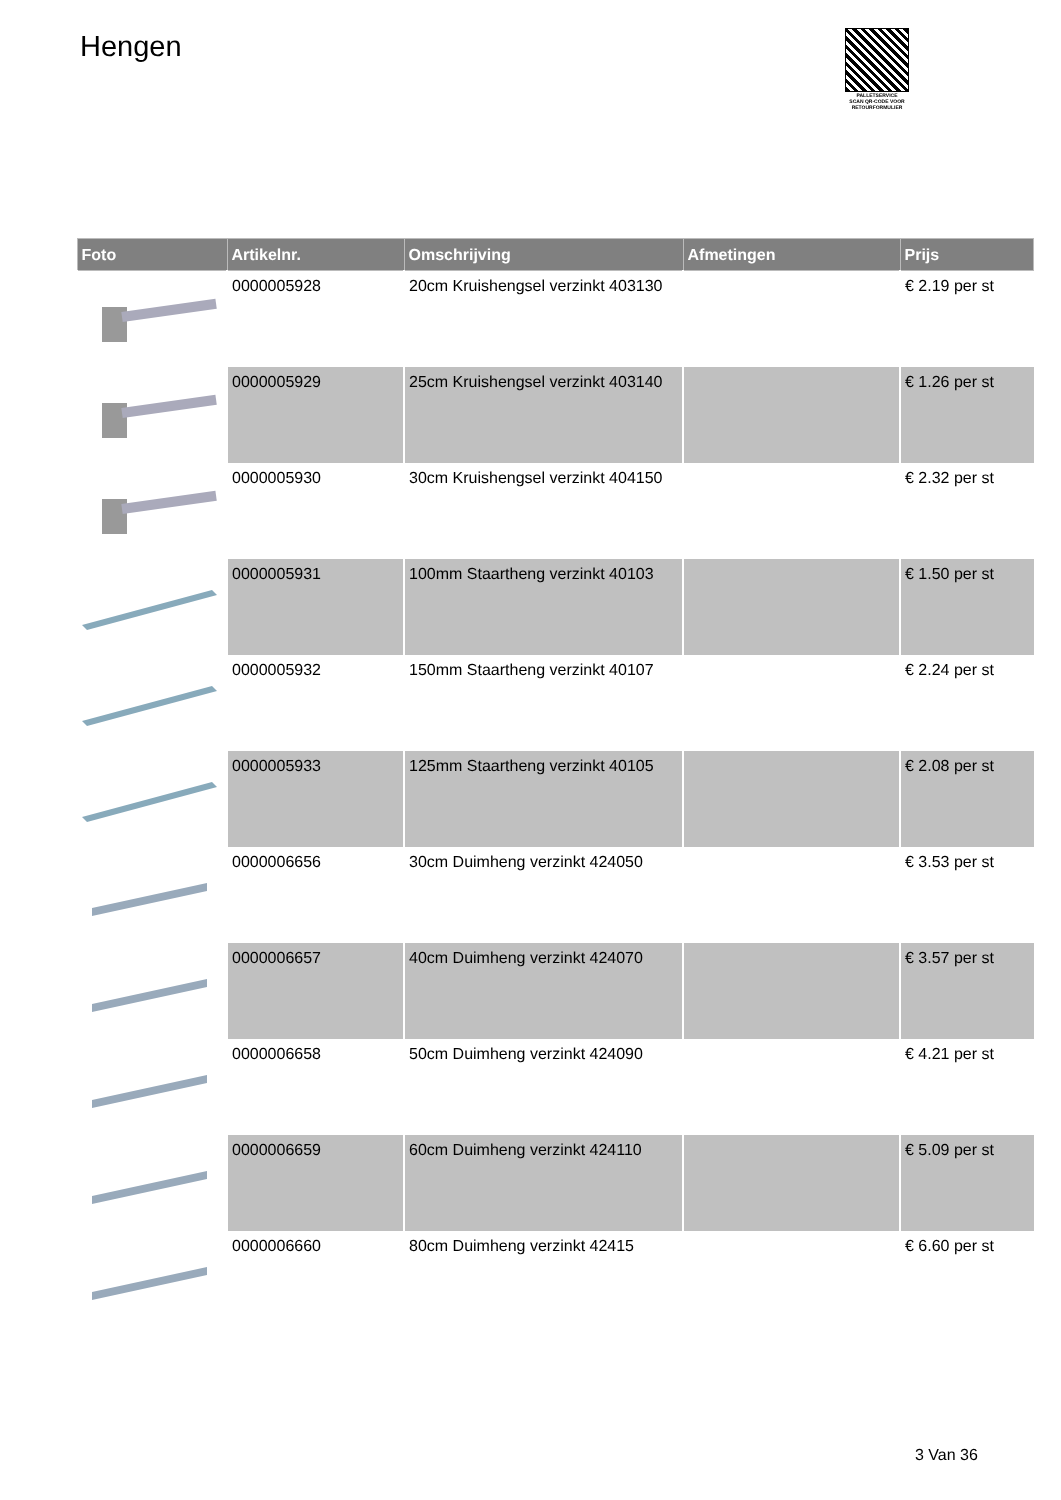Hengen
PALLETSERVICE
SCAN QR-CODE VOOR RETOURFORMULIER
| Foto | Artikelnr. | Omschrijving | Afmetingen | Prijs |
| --- | --- | --- | --- | --- |
| | 0000005928 | 20cm Kruishengsel verzinkt 403130 | | € 2.19 per st |
| | 0000005929 | 25cm Kruishengsel verzinkt 403140 | | € 1.26 per st |
| | 0000005930 | 30cm Kruishengsel verzinkt 404150 | | € 2.32 per st |
| | 0000005931 | 100mm Staartheng verzinkt 40103 | | € 1.50 per st |
| | 0000005932 | 150mm Staartheng verzinkt 40107 | | € 2.24 per st |
| | 0000005933 | 125mm Staartheng verzinkt 40105 | | € 2.08 per st |
| | 0000006656 | 30cm Duimheng verzinkt 424050 | | € 3.53 per st |
| | 0000006657 | 40cm Duimheng verzinkt 424070 | | € 3.57 per st |
| | 0000006658 | 50cm Duimheng verzinkt 424090 | | € 4.21 per st |
| | 0000006659 | 60cm Duimheng verzinkt 424110 | | € 5.09 per st |
| | 0000006660 | 80cm Duimheng verzinkt 42415 | | € 6.60 per st |
3 Van 36